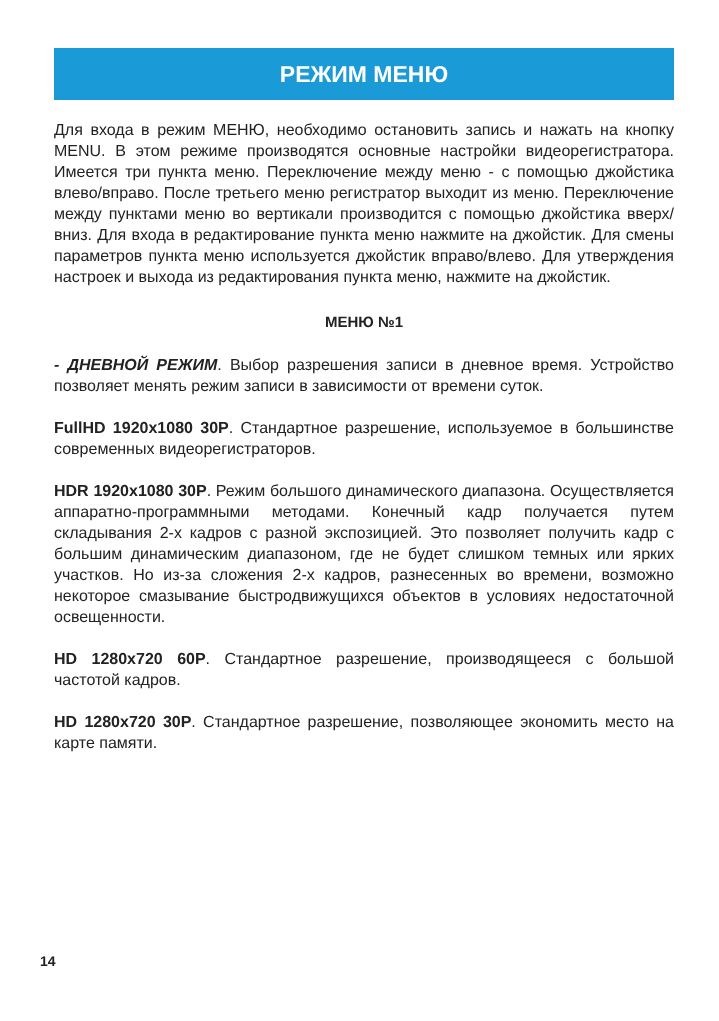РЕЖИМ МЕНЮ
Для входа в режим МЕНЮ, необходимо остановить запись и нажать на кнопку MENU. В этом режиме производятся основные настройки видеорегистратора. Имеется три пункта меню. Переключение между меню - с помощью джойстика влево/вправо. После третьего меню регистратор выходит из меню. Переключение между пунктами меню во вертикали производится с помощью джойстика вверх/вниз. Для входа в редактирование пункта меню нажмите на джойстик. Для смены параметров пункта меню используется джойстик вправо/влево. Для утверждения настроек и выхода из редактирования пункта меню, нажмите на джойстик.
МЕНЮ №1
- ДНЕВНОЙ РЕЖИМ. Выбор разрешения записи в дневное время. Устройство позволяет менять режим записи в зависимости от времени суток.
FullHD 1920x1080 30P. Стандартное разрешение, используемое в большинстве современных видеорегистраторов.
HDR 1920x1080 30P. Режим большого динамического диапазона. Осуществляется аппаратно-программными методами. Конечный кадр получается путем складывания 2-х кадров с разной экспозицией. Это позволяет получить кадр с большим динамическим диапазоном, где не будет слишком темных или ярких участков. Но из-за сложения 2-х кадров, разнесенных во времени, возможно некоторое смазывание быстродвижущихся объектов в условиях недостаточной освещенности.
HD 1280x720 60P. Стандартное разрешение, производящееся с большой частотой кадров.
HD 1280x720 30P. Стандартное разрешение, позволяющее экономить место на карте памяти.
14